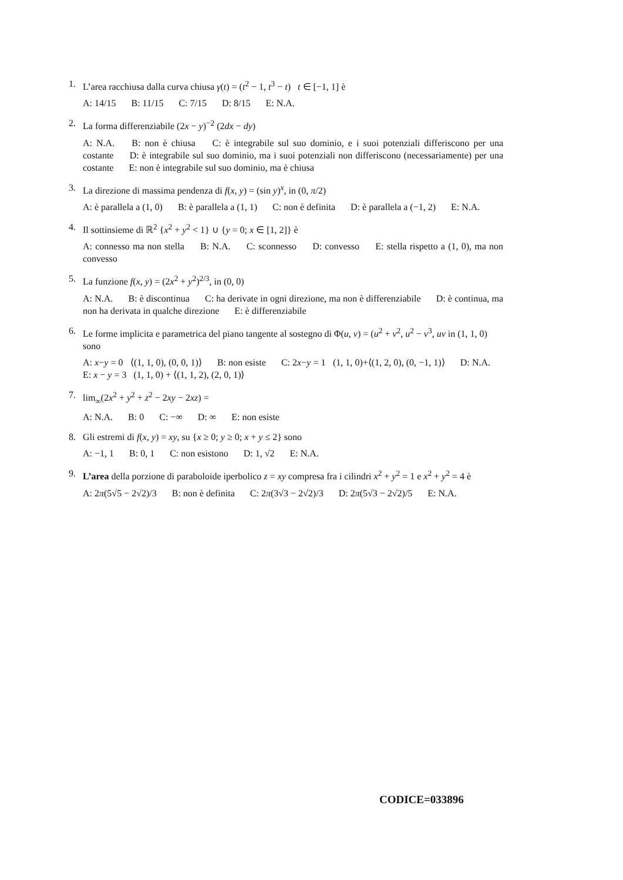1. L’area racchiusa dalla curva chiusa γ(t) = (t<sup>2</sup> − 1, t<sup>3</sup> − t) t ∈ [−1, 1] è
A: 14/15 B: 11/15 C: 7/15 D: 8/15 E: N.A.
2. La forma differenziabile (2x − y)<sup>−2</sup> (2dx − dy)
A: N.A. B: non è chiusa C: è integrabile sul suo dominio, e i suoi potenziali differiscono per una costante D: è integrabile sul suo dominio, ma i suoi potenziali non differiscono (necessariamente) per una costante E: non è integrabile sul suo dominio, ma è chiusa
3. La direzione di massima pendenza di f(x, y) = (sin y)<sup>x</sup>, in (0, π/2)
A: è parallela a (1, 0) B: è parallela a (1, 1) C: non è definita D: è parallela a (−1, 2) E: N.A.
4. Il sottinsieme di ℝ<sup>2</sup> {x<sup>2</sup> + y<sup>2</sup> < 1} ∪ {y = 0; x ∈ [1, 2]} è
A: connesso ma non stella B: N.A. C: sconnesso D: convesso E: stella rispetto a (1, 0), ma non convesso
5. La funzione f(x, y) = (2x<sup>2</sup> + y<sup>2</sup>)<sup>2/3</sup>, in (0, 0)
A: N.A. B: è discontinua C: ha derivate in ogni direzione, ma non è differenziabile D: è continua, ma non ha derivata in qualche direzione E: è differenziabile
6. Le forme implicita e parametrica del piano tangente al sostegno di Φ(u, v) = (u<sup>2</sup> + v<sup>2</sup>, u<sup>2</sup> − v<sup>3</sup>, uv in (1, 1, 0) sono
A: x−y = 0 ⟨(1, 1, 0), (0, 0, 1)⟩ B: non esiste C: 2x−y = 1 (1, 1, 0)+⟨(1, 2, 0), (0, −1, 1)⟩ D: N.A. E: x − y = 3 (1, 1, 0) + ⟨(1, 1, 2), (2, 0, 1)⟩
7. lim<sub>∞</sub>(2x<sup>2</sup> + y<sup>2</sup> + z<sup>2</sup> − 2xy − 2xz) =
A: N.A. B: 0 C: −∞ D: ∞ E: non esiste
8. Gli estremi di f(x, y) = xy, su {x ≥ 0; y ≥ 0; x + y ≤ 2} sono
A: −1, 1 B: 0, 1 C: non esistono D: 1, √2 E: N.A.
9. L’area della porzione di paraboloide iperbolico z = xy compresa fra i cilindri x<sup>2</sup> + y<sup>2</sup> = 1 e x<sup>2</sup> + y<sup>2</sup> = 4 è
A: 2π(5√5 − 2√2)/3 B: non è definita C: 2π(3√3 − 2√2)/3 D: 2π(5√3 − 2√2)/5 E: N.A.
CODICE=033896